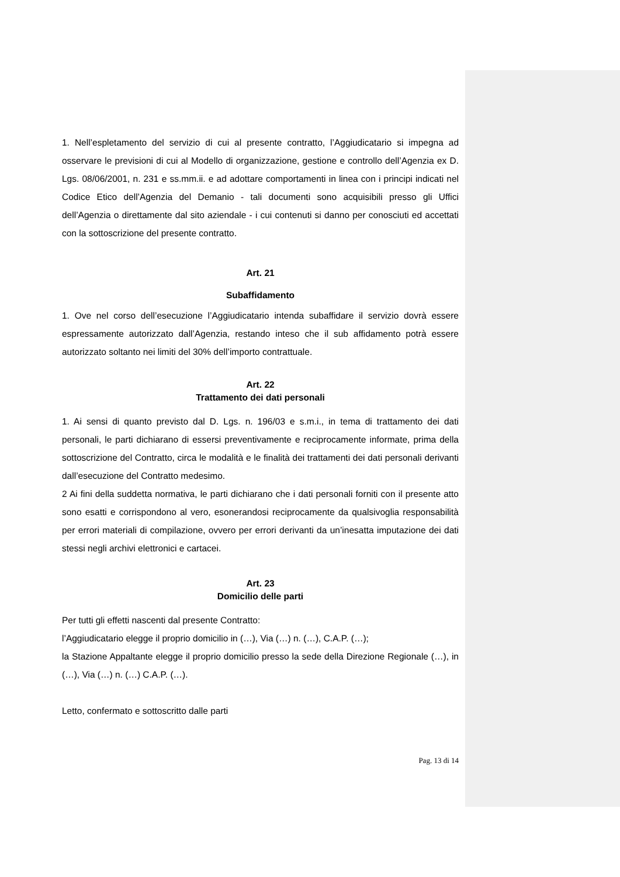1. Nell’espletamento del servizio di cui al presente contratto, l’Aggiudicatario si impegna ad osservare le previsioni di cui al Modello di organizzazione, gestione e controllo dell’Agenzia ex D. Lgs. 08/06/2001, n. 231 e ss.mm.ii. e ad adottare comportamenti in linea con i principi indicati nel Codice Etico dell’Agenzia del Demanio - tali documenti sono acquisibili presso gli Uffici dell’Agenzia o direttamente dal sito aziendale - i cui contenuti si danno per conosciuti ed accettati con la sottoscrizione del presente contratto.
Art. 21
Subaffidamento
1. Ove nel corso dell’esecuzione l’Aggiudicatario intenda subaffidare il servizio dovrà essere espressamente autorizzato dall’Agenzia, restando inteso che il sub affidamento potrà essere autorizzato soltanto nei limiti del 30% dell’importo contrattuale.
Art. 22
Trattamento dei dati personali
1. Ai sensi di quanto previsto dal D. Lgs. n. 196/03 e s.m.i., in tema di trattamento dei dati personali, le parti dichiarano di essersi preventivamente e reciprocamente informate, prima della sottoscrizione del Contratto, circa le modalità e le finalità dei trattamenti dei dati personali derivanti dall’esecuzione del Contratto medesimo.
2 Ai fini della suddetta normativa, le parti dichiarano che i dati personali forniti con il presente atto sono esatti e corrispondono al vero, esonerandosi reciprocamente da qualsivoglia responsabilità per errori materiali di compilazione, ovvero per errori derivanti da un’inesatta imputazione dei dati stessi negli archivi elettronici e cartacei.
Art. 23
Domicilio delle parti
Per tutti gli effetti nascenti dal presente Contratto:
l’Aggiudicatario elegge il proprio domicilio in (…), Via (…) n. (…), C.A.P. (…);
la Stazione Appaltante elegge il proprio domicilio presso la sede della Direzione Regionale (…), in (…), Via (…) n. (…) C.A.P. (…).
Letto, confermato e sottoscritto dalle parti
Pag. 13 di 14